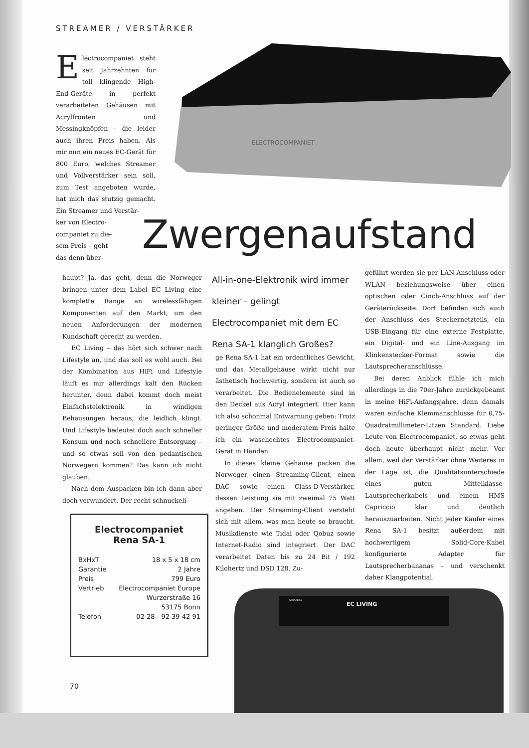STREAMER / VERSTÄRKER
ELECTROCOMPANIET
Electrocompaniet steht seit Jahrzehnten für toll klingende High-End-Geräte in perfekt verarbeiteten Gehäusen mit Acrylfronten und Messingknöpfen – die leider auch ihren Preis haben. Als mir nun ein neues EC-Gerät für 800 Euro, welches Streamer und Vollverstärker sein soll, zum Test angeboten wurde, hat mich das stutzig gemacht. Ein Streamer und Verstär-
ker von Electro-
companiet zu die-
sem Preis – geht
das denn über-
Zwergenaufstand
haupt? Ja, das geht, denn die Norweger bringen unter dem Label EC Living eine komplette Range an wirelessfähigen Komponenten auf den Markt, um den neuen Anforderungen der modernen Kundschaft gerecht zu werden.
EC Living – das hört sich schwer nach Lifestyle an, und das soll es wohl auch. Bei der Kombination aus HiFi und Lifestyle läuft es mir allerdings kalt den Rücken herunter, denn dabei kommt doch meist Einfachstelektronik in windigen Behausungen heraus, die leidlich klingt. Und Lifestyle bedeutet doch auch schneller Konsum und noch schnellere Entsorgung – und so etwas soll von den pedantischen Norwegern kommen? Das kann ich nicht glauben.
Nach dem Auspacken bin ich dann aber doch verwundert. Der recht schnuckeli-
All-in-one-Elektronik wird immer kleiner – gelingt Electrocompaniet mit dem EC Rena SA-1 klanglich Großes?
ge Rena SA-1 hat ein ordentliches Gewicht, und das Metallgehäuse wirkt nicht nur ästhetisch hochwertig, sondern ist auch so verarbeitet. Die Bedienelemente sind in den Deckel aus Acryl integriert. Hier kann ich also schonmal Entwarnung geben: Trotz geringer Größe und moderatem Preis halte ich ein waschechtes Electrocompaniet-Gerät in Händen.
In dieses kleine Gehäuse packen die Norweger einen Streaming-Client, einen DAC sowie einen Class-D-Verstärker, dessen Leistung sie mit zweimal 75 Watt angeben. Der Streaming-Client versteht sich mit allem, was man heute so braucht, Musikdienste wie Tidal oder Qobuz sowie Internet-Radio sind integriert. Der DAC verarbeitet Daten bis zu 24 Bit / 192 Kilohertz und DSD 128. Zu-
geführt werden sie per LAN-Anschluss oder WLAN beziehungsweise über einen optischen oder Cinch-Anschluss auf der Geräterückseite. Dort befinden sich auch der Anschluss des Steckernetzteils, ein USB-Eingang für eine externe Festplatte, ein Digital- und ein Line-Ausgang im Klinkenstecker-Format sowie die Lautsprecheranschlüsse.
Bei deren Anblick fühle ich mich allerdings in die 70er-Jahre zurückgebeamt in meine HiFi-Anfangsjahre, denn damals waren einfache Klemmanschlüsse für 0,75-Quadratmillimeter-Litzen Standard. Liebe Leute von Electrocompaniet, so etwas geht doch heute überhaupt nicht mehr. Vor allem, weil der Verstärker ohne Weiteres in der Lage ist, die Qualitätsunterschiede eines guten Mittelklasse-Lautsprecherkabels und einem HMS Capriccio klar und deutlich herauszuarbeiten. Nicht jeder Käufer eines Rena SA-1 besitzt außerdem mit hochwertigem Solid-Core-Kabel konfigurierte Adapter für Lautsprecherbananas – und verschenkt daher Klangpotential.
Electrocompaniet
Rena SA-1
| BxHxT | 18 x 5 x 18 cm |
| Garantie | 2 Jahre |
| Preis | 799 Euro |
| Vertrieb | Electrocompaniet Europe |
| | Wurzerstraße 16 |
| | 53175 Bonn |
| Telefon | 02 28 - 92 39 42 91 |
EC LIVING
SPEAKERS
70